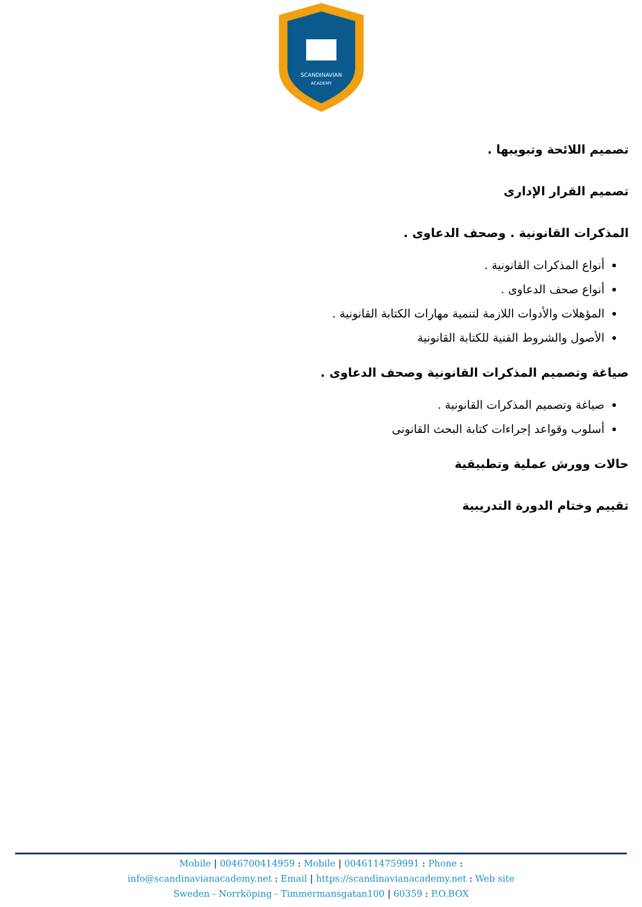SCANDINAVIAN
ACADEMY
تصميم اللائحة وتبويبها .
تصميم القرار الإدارى
المذكرات القانونية . وصحف الدعاوى .
أنواع المذكرات القانونية .
أنواع صحف الدعاوى .
المؤهلات والأدوات اللازمة لتنمية مهارات الكتابة القانونية .
الأصول والشروط الفنية للكتابة القانونية
صياغة وتصميم المذكرات القانونية وصحف الدعاوى .
صياغة وتصميم المذكرات القانونية .
أسلوب وقواعد إجراءات كتابة البحث القانونى
حالات وورش عملية وتطبيقية
تقييم وختام الدورة التدريبية
Mobile | 0046700414959 : Mobile | 0046114759991 : Phone :
info@scandinavianacademy.net : Email | https://scandinavianacademy.net : Web site
Sweden - Norrköping - Timmermansgatan100 | 60359 : P.O.BOX